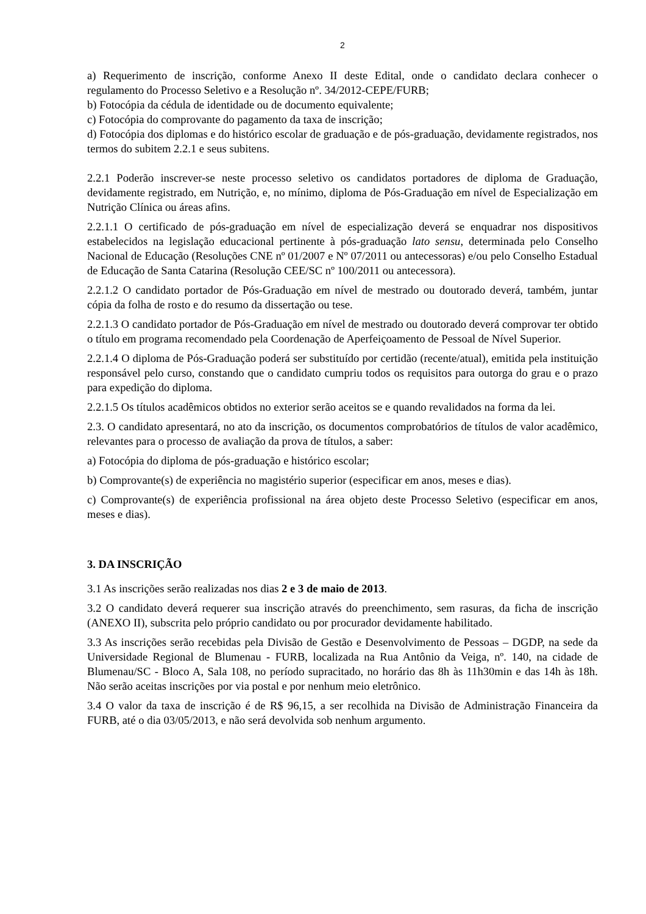2
a) Requerimento de inscrição, conforme Anexo II deste Edital, onde o candidato declara conhecer o regulamento do Processo Seletivo e a Resolução nº. 34/2012-CEPE/FURB;
b) Fotocópia da cédula de identidade ou de documento equivalente;
c) Fotocópia do comprovante do pagamento da taxa de inscrição;
d) Fotocópia dos diplomas e do histórico escolar de graduação e de pós-graduação, devidamente registrados, nos termos do subitem 2.2.1 e seus subitens.
2.2.1 Poderão inscrever-se neste processo seletivo os candidatos portadores de diploma de Graduação, devidamente registrado, em Nutrição, e, no mínimo, diploma de Pós-Graduação em nível de Especialização em Nutrição Clínica ou áreas afins.
2.2.1.1 O certificado de pós-graduação em nível de especialização deverá se enquadrar nos dispositivos estabelecidos na legislação educacional pertinente à pós-graduação lato sensu, determinada pelo Conselho Nacional de Educação (Resoluções CNE nº 01/2007 e Nº 07/2011 ou antecessoras) e/ou pelo Conselho Estadual de Educação de Santa Catarina (Resolução CEE/SC nº 100/2011 ou antecessora).
2.2.1.2 O candidato portador de Pós-Graduação em nível de mestrado ou doutorado deverá, também, juntar cópia da folha de rosto e do resumo da dissertação ou tese.
2.2.1.3 O candidato portador de Pós-Graduação em nível de mestrado ou doutorado deverá comprovar ter obtido o título em programa recomendado pela Coordenação de Aperfeiçoamento de Pessoal de Nível Superior.
2.2.1.4 O diploma de Pós-Graduação poderá ser substituído por certidão (recente/atual), emitida pela instituição responsável pelo curso, constando que o candidato cumpriu todos os requisitos para outorga do grau e o prazo para expedição do diploma.
2.2.1.5 Os títulos acadêmicos obtidos no exterior serão aceitos se e quando revalidados na forma da lei.
2.3. O candidato apresentará, no ato da inscrição, os documentos comprobatórios de títulos de valor acadêmico, relevantes para o processo de avaliação da prova de títulos, a saber:
a) Fotocópia do diploma de pós-graduação e histórico escolar;
b) Comprovante(s) de experiência no magistério superior (especificar em anos, meses e dias).
c) Comprovante(s) de experiência profissional na área objeto deste Processo Seletivo (especificar em anos, meses e dias).
3. DA INSCRIÇÃO
3.1 As inscrições serão realizadas nos dias 2 e 3 de maio de 2013.
3.2 O candidato deverá requerer sua inscrição através do preenchimento, sem rasuras, da ficha de inscrição (ANEXO II), subscrita pelo próprio candidato ou por procurador devidamente habilitado.
3.3 As inscrições serão recebidas pela Divisão de Gestão e Desenvolvimento de Pessoas – DGDP, na sede da Universidade Regional de Blumenau - FURB, localizada na Rua Antônio da Veiga, nº. 140, na cidade de Blumenau/SC - Bloco A, Sala 108, no período supracitado, no horário das 8h às 11h30min e das 14h às 18h. Não serão aceitas inscrições por via postal e por nenhum meio eletrônico.
3.4 O valor da taxa de inscrição é de R$ 96,15, a ser recolhida na Divisão de Administração Financeira da FURB, até o dia 03/05/2013, e não será devolvida sob nenhum argumento.